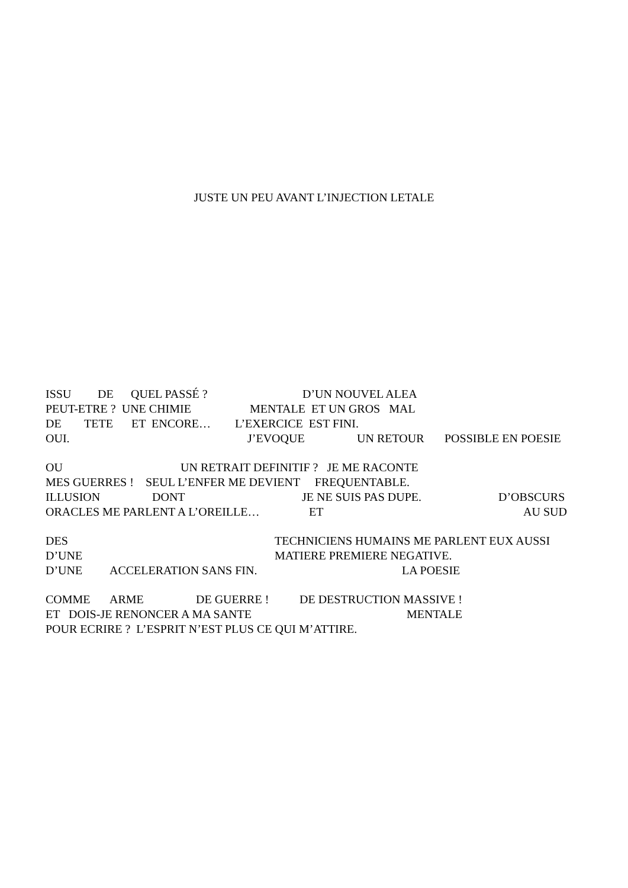JUSTE UN PEU AVANT L’INJECTION LETALE
ISSU DE QUEL PASSÉ ? D’UN NOUVEL ALEA
PEUT-ETRE ? UNE CHIMIE MENTALE ET UN GROS MAL
DE TETE ET ENCORE… L’EXERCICE EST FINI.
OUI. J’EVOQUE UN RETOUR POSSIBLE EN POESIE
OU UN RETRAIT DEFINITIF ? JE ME RACONTE
MES GUERRES ! SEUL L’ENFER ME DEVIENT FREQUENTABLE.
ILLUSION DONT JE NE SUIS PAS DUPE. D’OBSCURS
ORACLES ME PARLENT A L’OREILLE… ET AU SUD
DES TECHNICIENS HUMAINS ME PARLENT EUX AUSSI
D’UNE MATIERE PREMIERE NEGATIVE.
D’UNE ACCELERATION SANS FIN. LA POESIE
COMME ARME DE GUERRE ! DE DESTRUCTION MASSIVE !
ET DOIS-JE RENONCER A MA SANTE MENTALE
POUR ECRIRE ? L’ESPRIT N’EST PLUS CE QUI M’ATTIRE.